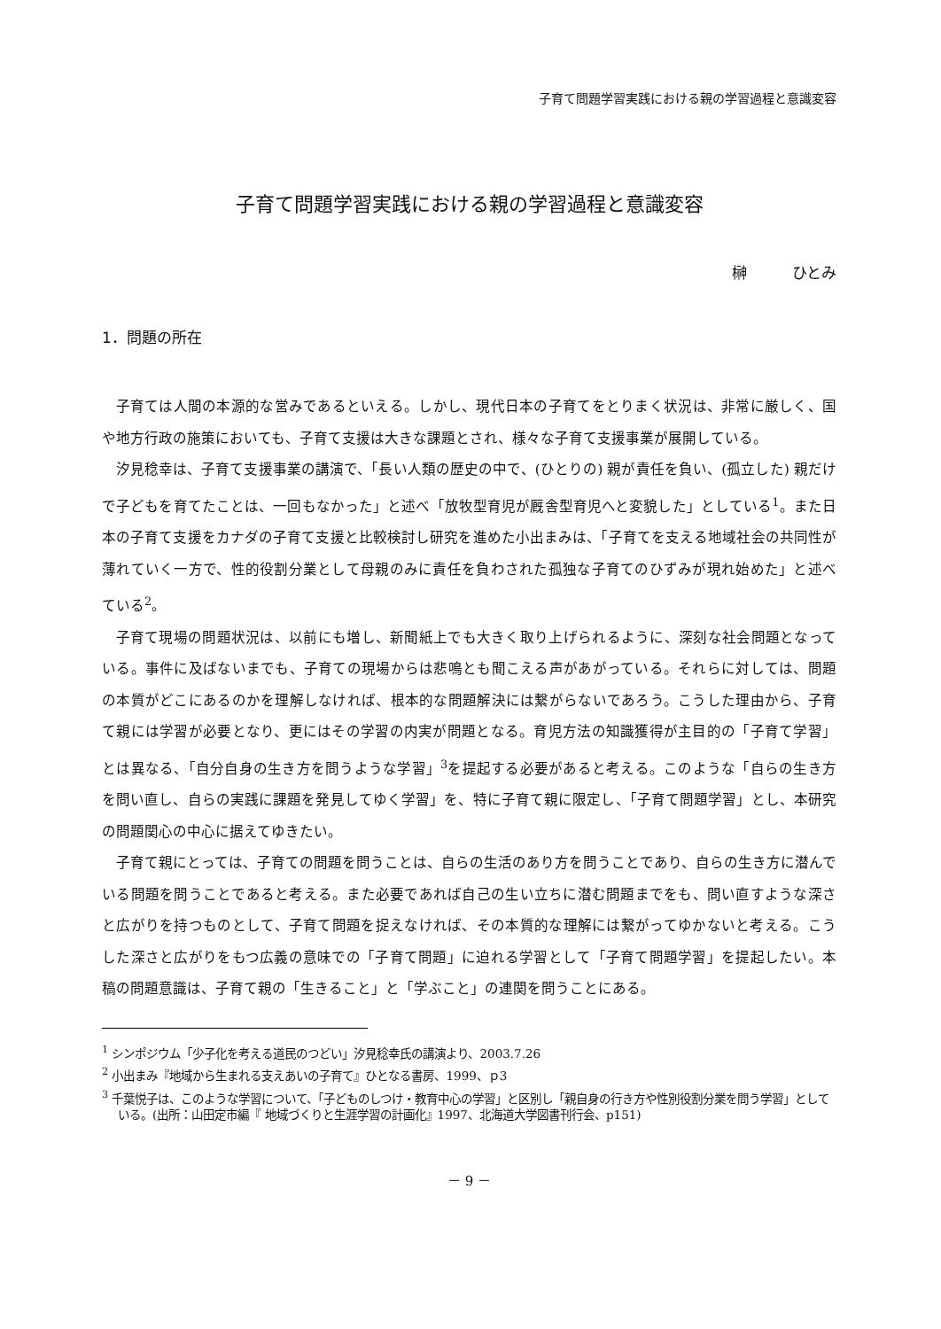子育て問題学習実践における親の学習過程と意識変容
子育て問題学習実践における親の学習過程と意識変容
榊　　　ひとみ
1．問題の所在
子育ては人間の本源的な営みであるといえる。しかし、現代日本の子育てをとりまく状況は、非常に厳しく、国や地方行政の施策においても、子育て支援は大きな課題とされ、様々な子育て支援事業が展開している。
汐見稔幸は、子育て支援事業の講演で、「長い人類の歴史の中で、(ひとりの) 親が責任を負い、(孤立した) 親だけで子どもを育てたことは、一回もなかった」と述べ「放牧型育児が厩舎型育児へと変貌した」としている<sup>1</sup>。また日本の子育て支援をカナダの子育て支援と比較検討し研究を進めた小出まみは、「子育てを支える地域社会の共同性が薄れていく一方で、性的役割分業として母親のみに責任を負わされた孤独な子育てのひずみが現れ始めた」と述べている<sup>2</sup>。
子育て現場の問題状況は、以前にも増し、新聞紙上でも大きく取り上げられるように、深刻な社会問題となっている。事件に及ばないまでも、子育ての現場からは悲鳴とも聞こえる声があがっている。それらに対しては、問題の本質がどこにあるのかを理解しなければ、根本的な問題解決には繋がらないであろう。こうした理由から、子育て親には学習が必要となり、更にはその学習の内実が問題となる。育児方法の知識獲得が主目的の「子育て学習」とは異なる、「自分自身の生き方を問うような学習」<sup>3</sup>を提起する必要があると考える。このような「自らの生き方を問い直し、自らの実践に課題を発見してゆく学習」を、特に子育て親に限定し、「子育て問題学習」とし、本研究の問題関心の中心に据えてゆきたい。
子育て親にとっては、子育ての問題を問うことは、自らの生活のあり方を問うことであり、自らの生き方に潜んでいる問題を問うことであると考える。また必要であれば自己の生い立ちに潜む問題までをも、問い直すような深さと広がりを持つものとして、子育て問題を捉えなければ、その本質的な理解には繋がってゆかないと考える。こうした深さと広がりをもつ広義の意味での「子育て問題」に迫れる学習として「子育て問題学習」を提起したい。本稿の問題意識は、子育て親の「生きること」と「学ぶこと」の連関を問うことにある。
<sup>1</sup> シンポジウム「少子化を考える道民のつどい」汐見稔幸氏の講演より、2003.7.26
<sup>2</sup> 小出まみ『地域から生まれる支えあいの子育て』ひとなる書房、1999、ｐ3
<sup>3</sup> 千葉悦子は、このような学習について、「子どものしつけ・教育中心の学習」と区別し「親自身の行き方や性別役割分業を問う学習」としている。(出所：山田定市編『 地域づくりと生涯学習の計画化』1997、北海道大学図書刊行会、p151)
－ 9 －